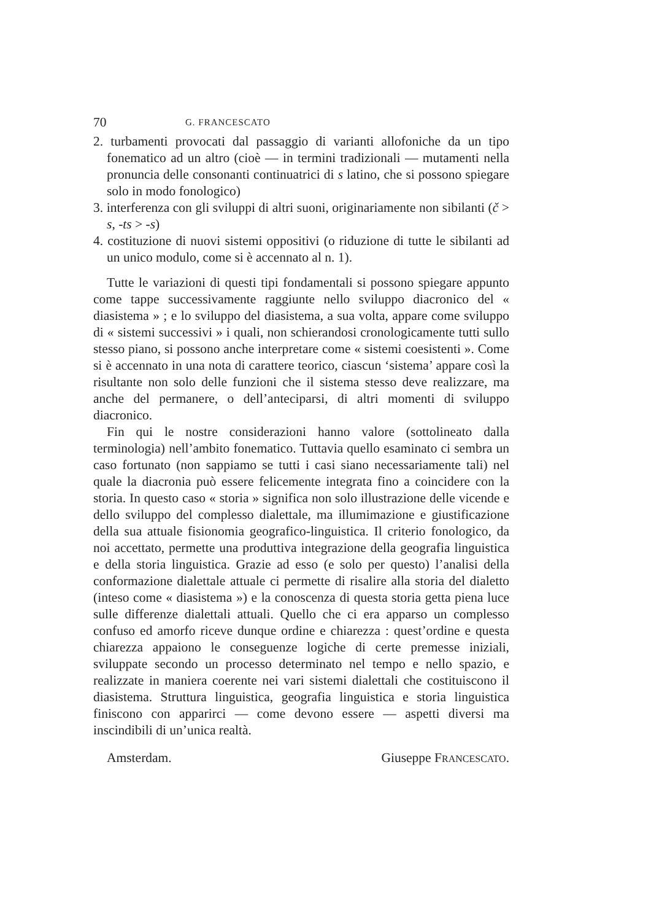70 G. FRANCESCATO
2. turbamenti provocati dal passaggio di varianti allofoniche da un tipo fonematico ad un altro (cioè — in termini tradizionali — mutamenti nella pronuncia delle consonanti continuatrici di s latino, che si possono spiegare solo in modo fonologico)
3. interferenza con gli sviluppi di altri suoni, originariamente non sibilanti (č > s, -ts > -s)
4. costituzione di nuovi sistemi oppositivi (o riduzione di tutte le sibilanti ad un unico modulo, come si è accennato al n. 1).
Tutte le variazioni di questi tipi fondamentali si possono spiegare appunto come tappe successivamente raggiunte nello sviluppo diacronico del « diasistema » ; e lo sviluppo del diasistema, a sua volta, appare come sviluppo di « sistemi successivi » i quali, non schierandosi cronologicamente tutti sullo stesso piano, si possono anche interpretare come « sistemi coesistenti ». Come si è accennato in una nota di carattere teorico, ciascun ‘sistema’ appare così la risultante non solo delle funzioni che il sistema stesso deve realizzare, ma anche del permanere, o dell’anteciparsi, di altri momenti di sviluppo diacronico.
Fin qui le nostre considerazioni hanno valore (sottolineato dalla terminologia) nell’ambito fonematico. Tuttavia quello esaminato ci sembra un caso fortunato (non sappiamo se tutti i casi siano necessariamente tali) nel quale la diacronia può essere felicemente integrata fino a coincidere con la storia. In questo caso « storia » significa non solo illustrazione delle vicende e dello sviluppo del complesso dialettale, ma illumimazione e giustificazione della sua attuale fisionomia geografico-linguistica. Il criterio fonologico, da noi accettato, permette una produttiva integrazione della geografia linguistica e della storia linguistica. Grazie ad esso (e solo per questo) l’analisi della conformazione dialettale attuale ci permette di risalire alla storia del dialetto (inteso come « diasistema ») e la conoscenza di questa storia getta piena luce sulle differenze dialettali attuali. Quello che ci era apparso un complesso confuso ed amorfo riceve dunque ordine e chiarezza : quest’ordine e questa chiarezza appaiono le conseguenze logiche di certe premesse iniziali, sviluppate secondo un processo determinato nel tempo e nello spazio, e realizzate in maniera coerente nei vari sistemi dialettali che costituiscono il diasistema. Struttura linguistica, geografia linguistica e storia linguistica finiscono con apparirci — come devono essere — aspetti diversi ma inscindibili di un’unica realtà.
Amsterdam. Giuseppe FRANCESCATO.